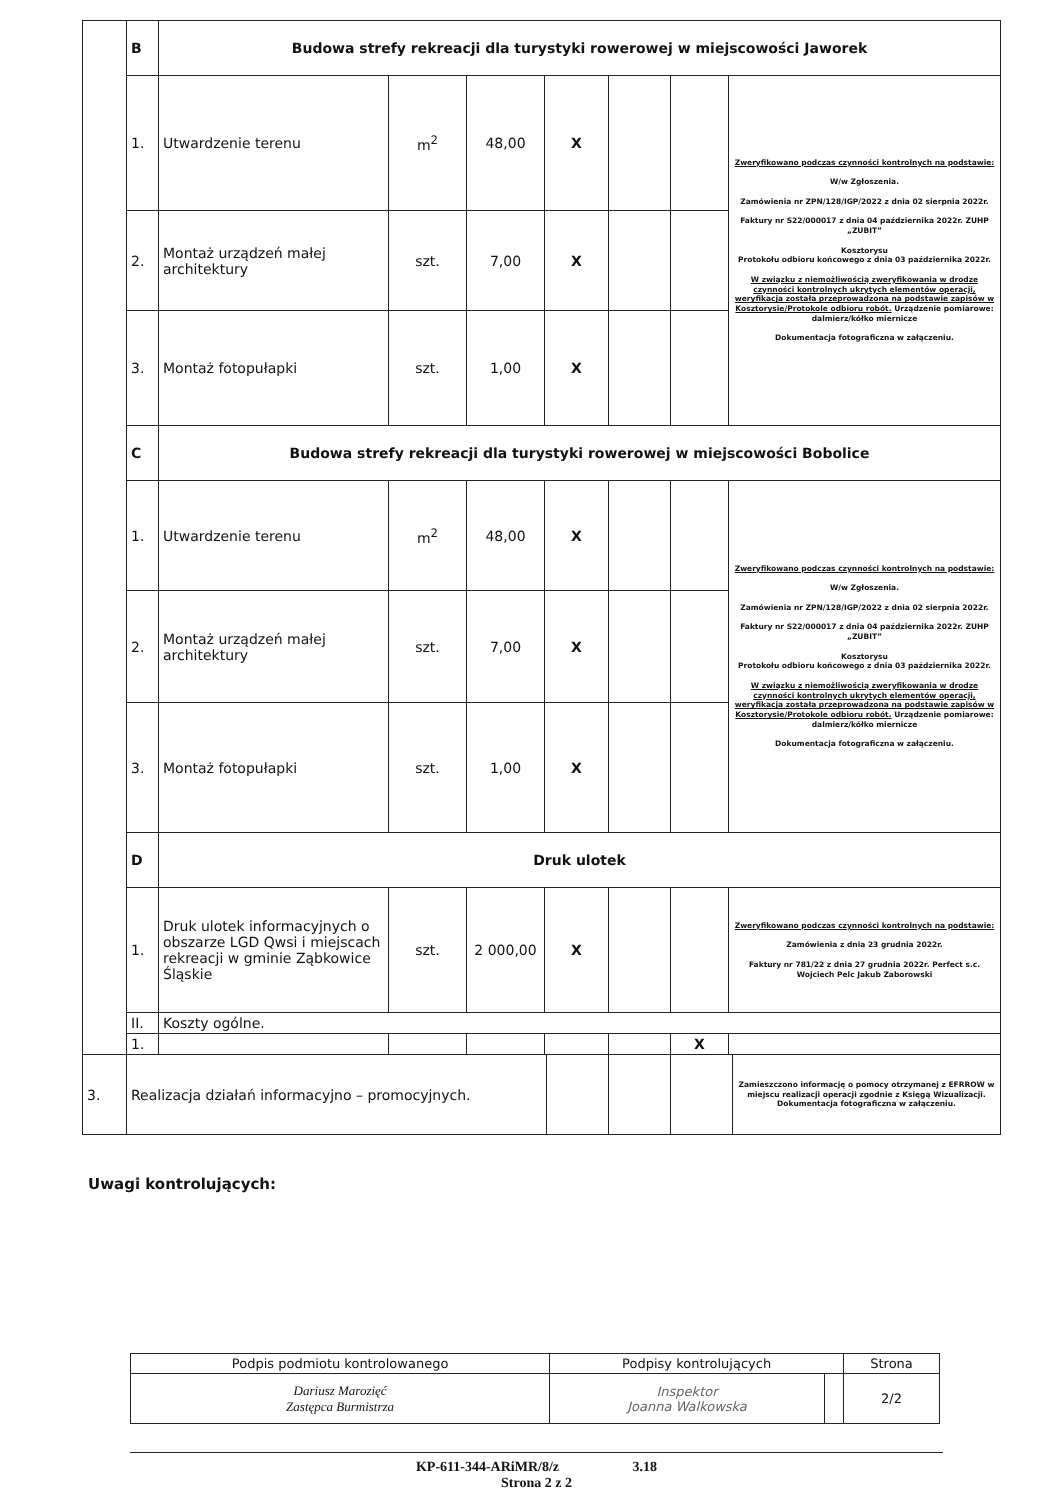| | B | Budowa strefy rekreacji dla turystyki rowerowej w miejscowości Jaworek | | | | | | |
| | 1. | Utwardzenie terenu | m<sup>2</sup> | 48,00 | X | | | Zweryfikowano podczas czynności kontrolnych na podstawie: W/w Zgłoszenia. Zamówienia nr ZPN/128/IGP/2022 z dnia 02 sierpnia 2022r. Faktury nr S22/000017 z dnia 04 października 2022r. ZUHP „ZUBIT” Kosztorysu Protokołu odbioru końcowego z dnia 03 października 2022r. W związku z niemożliwością zweryfikowania w drodze czynności kontrolnych ukrytych elementów operacji, weryfikacja została przeprowadzona na podstawie zapisów w Kosztorysie/Protokole odbioru robót. Urządzenie pomiarowe: dalmierz/kółko miernicze Dokumentacja fotograficzna w załączeniu. |
| | 2. | Montaż urządzeń małej architektury | szt. | 7,00 | X | | | |
| | 3. | Montaż fotopułapki | szt. | 1,00 | X | | | |
| | C | Budowa strefy rekreacji dla turystyki rowerowej w miejscowości Bobolice | | | | | | |
| | 1. | Utwardzenie terenu | m<sup>2</sup> | 48,00 | X | | | Zweryfikowano podczas czynności kontrolnych na podstawie: W/w Zgłoszenia. Zamówienia nr ZPN/128/IGP/2022 z dnia 02 sierpnia 2022r. Faktury nr S22/000017 z dnia 04 października 2022r. ZUHP „ZUBIT” Kosztorysu Protokołu odbioru końcowego z dnia 03 października 2022r. W związku z niemożliwością zweryfikowania w drodze czynności kontrolnych ukrytych elementów operacji, weryfikacja została przeprowadzona na podstawie zapisów w Kosztorysie/Protokole odbioru robót. Urządzenie pomiarowe: dalmierz/kółko miernicze Dokumentacja fotograficzna w załączeniu. |
| | 2. | Montaż urządzeń małej architektury | szt. | 7,00 | X | | | |
| | 3. | Montaż fotopułapki | szt. | 1,00 | X | | | |
| | D | Druk ulotek | | | | | | |
| | 1. | Druk ulotek informacyjnych o obszarze LGD Qwsi i miejscach rekreacji w gminie Ząbkowice Śląskie | szt. | 2 000,00 | X | | | Zweryfikowano podczas czynności kontrolnych na podstawie: Zamówienia z dnia 23 grudnia 2022r. Faktury nr 781/22 z dnia 27 grudnia 2022r. Perfect s.c. Wojciech Pelc Jakub Zaborowski |
| | II. | Koszty ogólne. | | | | | | |
| | 1. | | | | | | X | |
| 3. | Realizacja działań informacyjno – promocyjnych. | | | | Zamieszczono informację o pomocy otrzymanej z EFRROW w miejscu realizacji operacji zgodnie z Księgą Wizualizacji. Dokumentacja fotograficzna w załączeniu. |
Uwagi kontrolujących:
| Podpis podmiotu kontrolowanego | Podpisy kontrolujących | | Strona |
| Dariusz Marozięć Zastępca Burmistrza | Inspektor Joanna Walkowska | | 2/2 |
KP-611-344-ARiMR/8/z 3.18
Strona 2 z 2